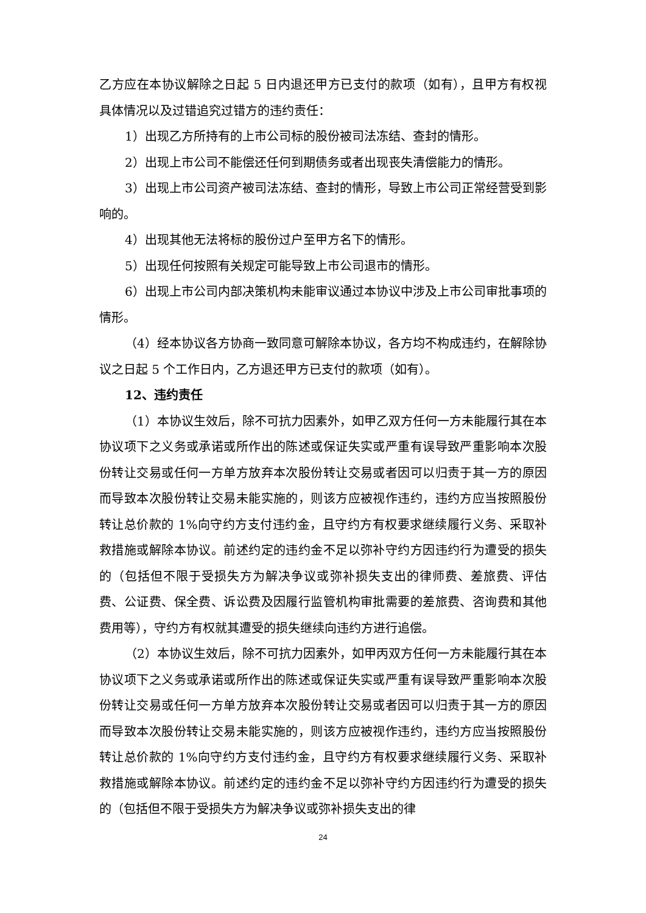乙方应在本协议解除之日起 5 日内退还甲方已支付的款项（如有），且甲方有权视具体情况以及过错追究过错方的违约责任：
1）出现乙方所持有的上市公司标的股份被司法冻结、查封的情形。
2）出现上市公司不能偿还任何到期债务或者出现丧失清偿能力的情形。
3）出现上市公司资产被司法冻结、查封的情形，导致上市公司正常经营受到影响的。
4）出现其他无法将标的股份过户至甲方名下的情形。
5）出现任何按照有关规定可能导致上市公司退市的情形。
6）出现上市公司内部决策机构未能审议通过本协议中涉及上市公司审批事项的情形。
（4）经本协议各方协商一致同意可解除本协议，各方均不构成违约，在解除协议之日起 5 个工作日内，乙方退还甲方已支付的款项（如有）。
12、违约责任
（1）本协议生效后，除不可抗力因素外，如甲乙双方任何一方未能履行其在本协议项下之义务或承诺或所作出的陈述或保证失实或严重有误导致严重影响本次股份转让交易或任何一方单方放弃本次股份转让交易或者因可以归责于其一方的原因而导致本次股份转让交易未能实施的，则该方应被视作违约，违约方应当按照股份转让总价款的 1%向守约方支付违约金，且守约方有权要求继续履行义务、采取补救措施或解除本协议。前述约定的违约金不足以弥补守约方因违约行为遭受的损失的（包括但不限于受损失方为解决争议或弥补损失支出的律师费、差旅费、评估费、公证费、保全费、诉讼费及因履行监管机构审批需要的差旅费、咨询费和其他费用等），守约方有权就其遭受的损失继续向违约方进行追偿。
（2）本协议生效后，除不可抗力因素外，如甲丙双方任何一方未能履行其在本协议项下之义务或承诺或所作出的陈述或保证失实或严重有误导致严重影响本次股份转让交易或任何一方单方放弃本次股份转让交易或者因可以归责于其一方的原因而导致本次股份转让交易未能实施的，则该方应被视作违约，违约方应当按照股份转让总价款的 1%向守约方支付违约金，且守约方有权要求继续履行义务、采取补救措施或解除本协议。前述约定的违约金不足以弥补守约方因违约行为遭受的损失的（包括但不限于受损失方为解决争议或弥补损失支出的律
24